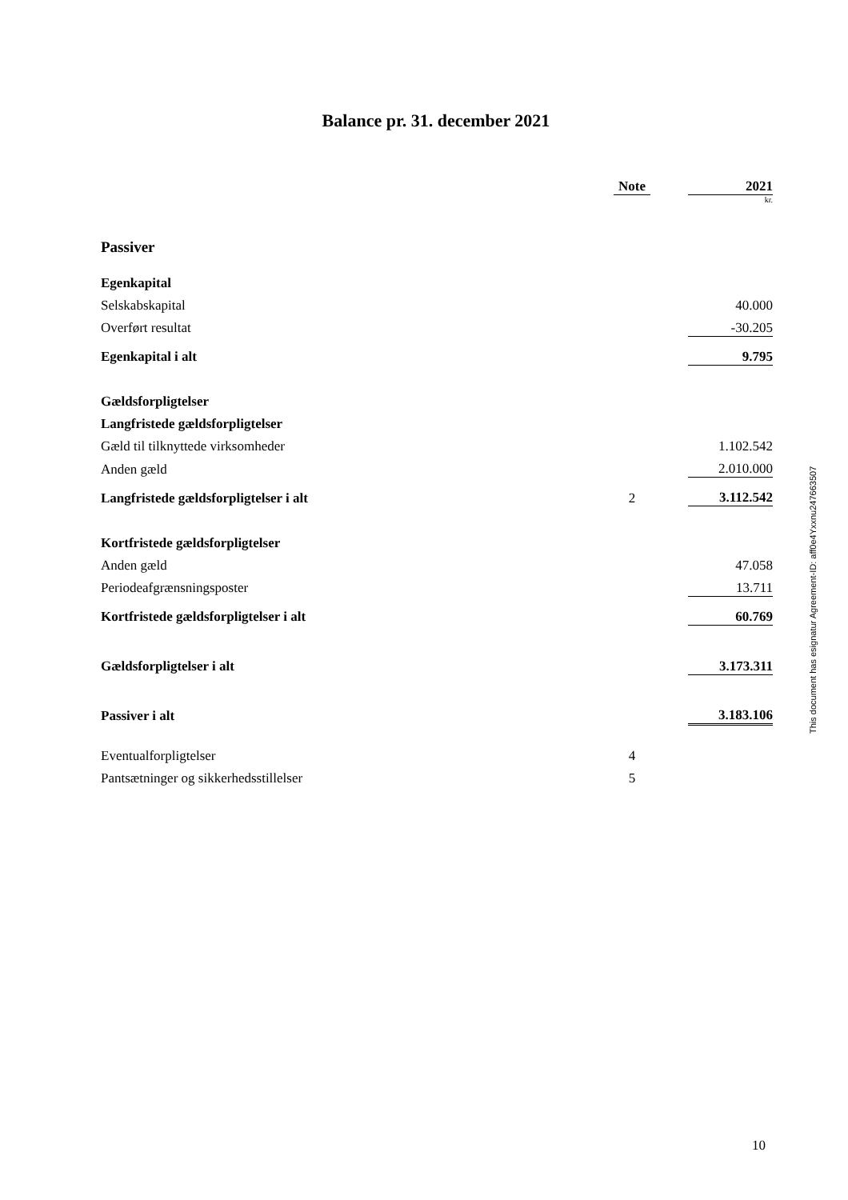Balance pr. 31. december 2021
| | Note | | 2021 |
| --- | --- | --- | --- |
| | | | kr. |
| Passiver | | | |
| Egenkapital | | | |
| Selskabskapital | | | 40.000 |
| Overført resultat | | | -30.205 |
| Egenkapital i alt | | | 9.795 |
| Gældsforpligtelser | | | |
| Langfristede gældsforpligtelser | | | |
| Gæld til tilknyttede virksomheder | | | 1.102.542 |
| Anden gæld | | | 2.010.000 |
| Langfristede gældsforpligtelser i alt | 2 | | 3.112.542 |
| Kortfristede gældsforpligtelser | | | |
| Anden gæld | | | 47.058 |
| Periodeafgrænsningsposter | | | 13.711 |
| Kortfristede gældsforpligtelser i alt | | | 60.769 |
| Gældsforpligtelser i alt | | | 3.173.311 |
| Passiver i alt | | | 3.183.106 |
| Eventualforpligtelser | 4 | | |
| Pantsætninger og sikkerhedsstillelser | 5 | | |
This document has esignatur Agreement-ID: aff0e4Yxxnu247663507
10